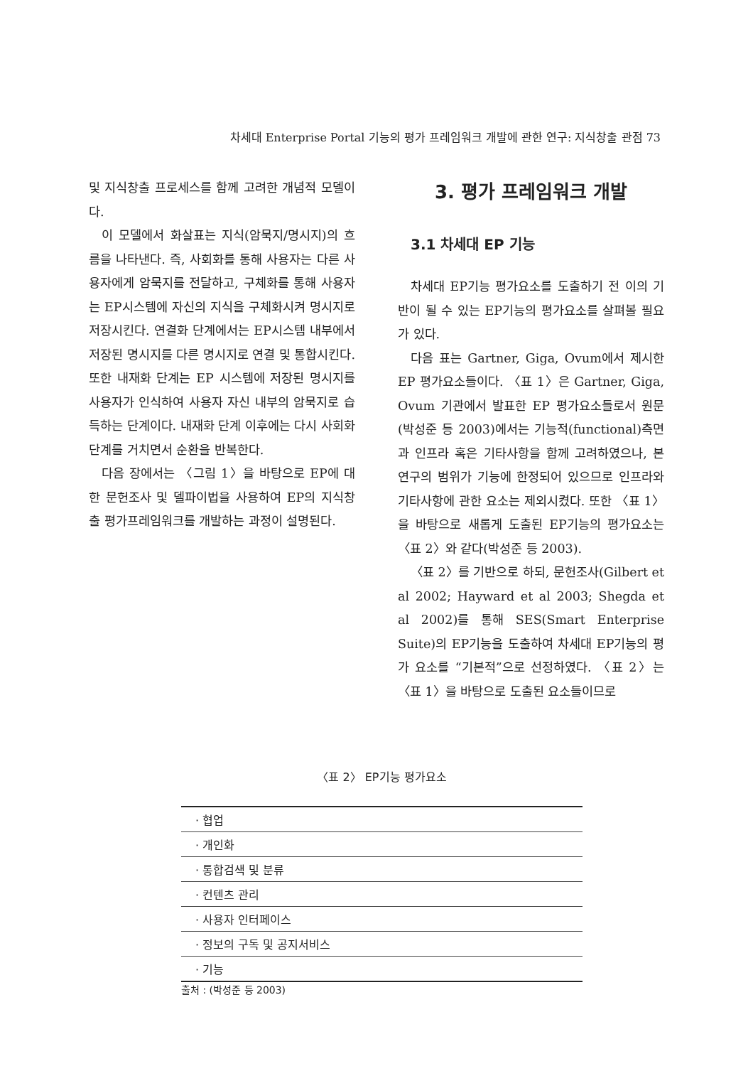차세대 Enterprise Portal 기능의 평가 프레임워크 개발에 관한 연구: 지식창출 관점 73
및 지식창출 프로세스를 함께 고려한 개념적 모델이다.
이 모델에서 화살표는 지식(암묵지/명시지)의 흐름을 나타낸다. 즉, 사회화를 통해 사용자는 다른 사용자에게 암묵지를 전달하고, 구체화를 통해 사용자는 EP시스템에 자신의 지식을 구체화시켜 명시지로 저장시킨다. 연결화 단계에서는 EP시스템 내부에서 저장된 명시지를 다른 명시지로 연결 및 통합시킨다. 또한 내재화 단계는 EP 시스템에 저장된 명시지를 사용자가 인식하여 사용자 자신 내부의 암묵지로 습득하는 단계이다. 내재화 단계 이후에는 다시 사회화 단계를 거치면서 순환을 반복한다.
다음 장에서는 〈그림 1〉을 바탕으로 EP에 대한 문헌조사 및 델파이법을 사용하여 EP의 지식창출 평가프레임워크를 개발하는 과정이 설명된다.
3. 평가 프레임워크 개발
3.1 차세대 EP 기능
차세대 EP기능 평가요소를 도출하기 전 이의 기반이 될 수 있는 EP기능의 평가요소를 살펴볼 필요가 있다.
다음 표는 Gartner, Giga, Ovum에서 제시한 EP 평가요소들이다. 〈표 1〉은 Gartner, Giga, Ovum 기관에서 발표한 EP 평가요소들로서 원문(박성준 등 2003)에서는 기능적(functional)측면과 인프라 혹은 기타사항을 함께 고려하였으나, 본 연구의 범위가 기능에 한정되어 있으므로 인프라와 기타사항에 관한 요소는 제외시켰다. 또한 〈표 1〉을 바탕으로 새롭게 도출된 EP기능의 평가요소는 〈표 2〉와 같다(박성준 등 2003).
〈표 2〉를 기반으로 하되, 문헌조사(Gilbert et al 2002; Hayward et al 2003; Shegda et al 2002)를 통해 SES(Smart Enterprise Suite)의 EP기능을 도출하여 차세대 EP기능의 평가 요소를 “기본적”으로 선정하였다. 〈표 2〉는 〈표 1〉을 바탕으로 도출된 요소들이므로
〈표 2〉 EP기능 평가요소
| · 협업 |
| · 개인화 |
| · 통합검색 및 분류 |
| · 컨텐츠 관리 |
| · 사용자 인터페이스 |
| · 정보의 구독 및 공지서비스 |
| · 기능 |
출처 : (박성준 등 2003)